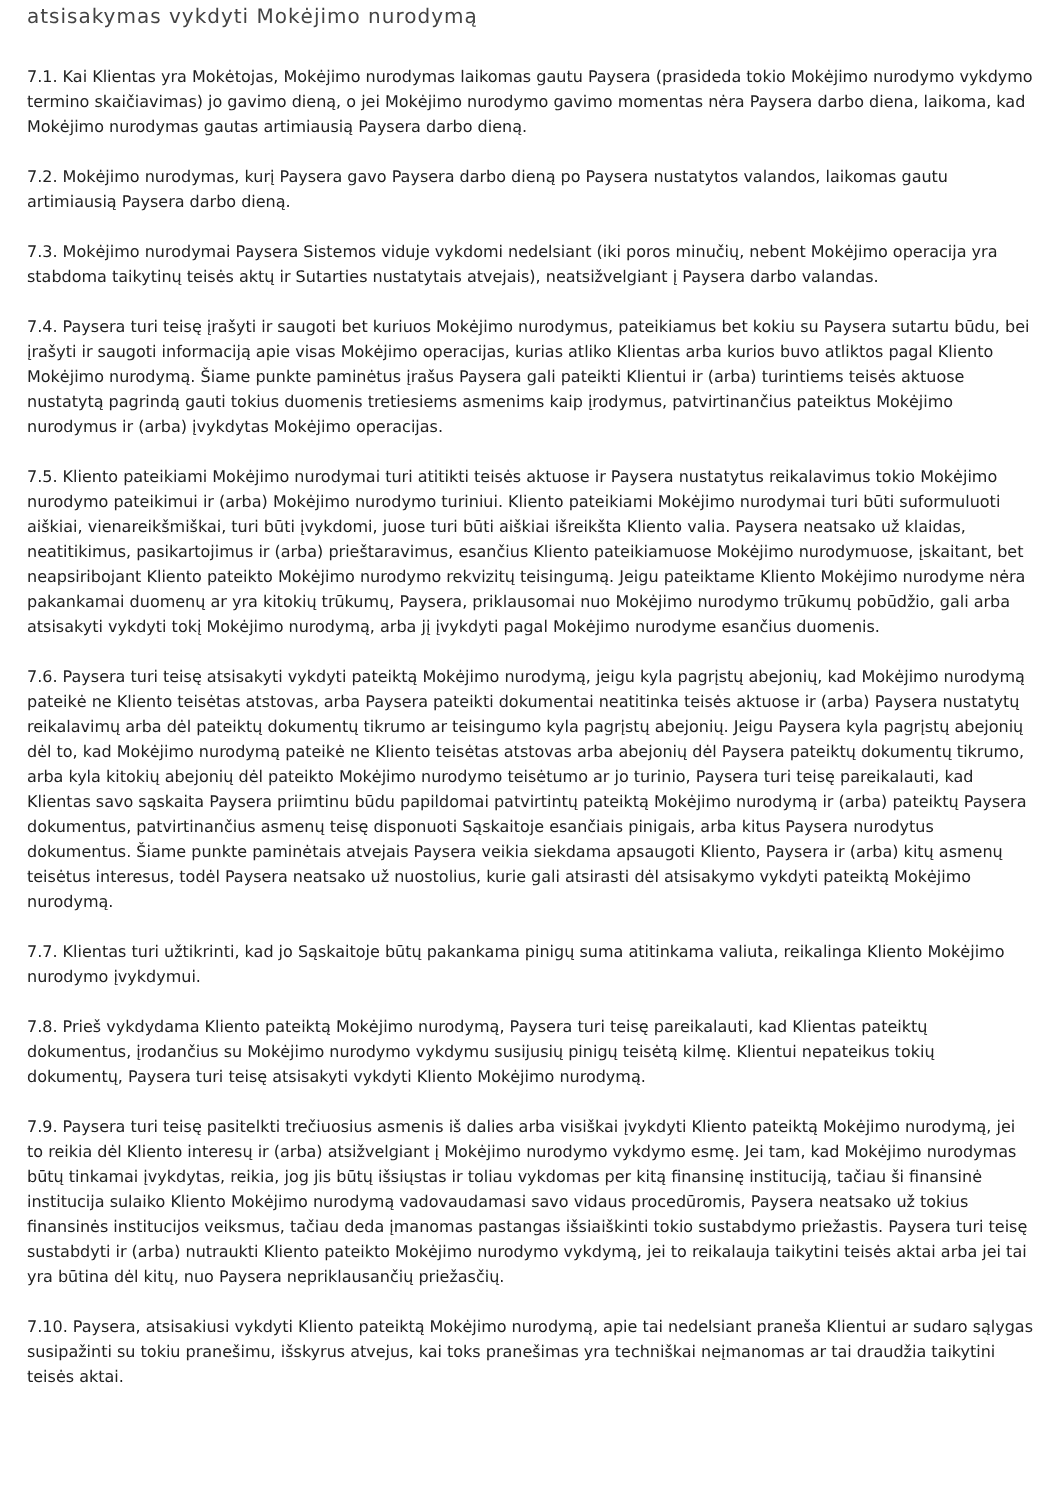atsisakymas vykdyti Mokėjimo nurodymą
7.1. Kai Klientas yra Mokėtojas, Mokėjimo nurodymas laikomas gautu Paysera (prasideda tokio Mokėjimo nurodymo vykdymo termino skaičiavimas) jo gavimo dieną, o jei Mokėjimo nurodymo gavimo momentas nėra Paysera darbo diena, laikoma, kad Mokėjimo nurodymas gautas artimiausią Paysera darbo dieną.
7.2. Mokėjimo nurodymas, kurį Paysera gavo Paysera darbo dieną po Paysera nustatytos valandos, laikomas gautu artimiausią Paysera darbo dieną.
7.3. Mokėjimo nurodymai Paysera Sistemos viduje vykdomi nedelsiant (iki poros minučių, nebent Mokėjimo operacija yra stabdoma taikytinų teisės aktų ir Sutarties nustatytais atvejais), neatsižvelgiant į Paysera darbo valandas.
7.4. Paysera turi teisę įrašyti ir saugoti bet kuriuos Mokėjimo nurodymus, pateikiamus bet kokiu su Paysera sutartu būdu, bei įrašyti ir saugoti informaciją apie visas Mokėjimo operacijas, kurias atliko Klientas arba kurios buvo atliktos pagal Kliento Mokėjimo nurodymą. Šiame punkte paminėtus įrašus Paysera gali pateikti Klientui ir (arba) turintiems teisės aktuose nustatytą pagrindą gauti tokius duomenis tretiesiems asmenims kaip įrodymus, patvirtinančius pateiktus Mokėjimo nurodymus ir (arba) įvykdytas Mokėjimo operacijas.
7.5. Kliento pateikiami Mokėjimo nurodymai turi atitikti teisės aktuose ir Paysera nustatytus reikalavimus tokio Mokėjimo nurodymo pateikimui ir (arba) Mokėjimo nurodymo turiniui. Kliento pateikiami Mokėjimo nurodymai turi būti suformuluoti aiškiai, vienareikšmiškai, turi būti įvykdomi, juose turi būti aiškiai išreikšta Kliento valia. Paysera neatsako už klaidas, neatitikimus, pasikartojimus ir (arba) prieštaravimus, esančius Kliento pateikiamuose Mokėjimo nurodymuose, įskaitant, bet neapsiribojant Kliento pateikto Mokėjimo nurodymo rekvizitų teisingumą. Jeigu pateiktame Kliento Mokėjimo nurodyme nėra pakankamai duomenų ar yra kitokių trūkumų, Paysera, priklausomai nuo Mokėjimo nurodymo trūkumų pobūdžio, gali arba atsisakyti vykdyti tokį Mokėjimo nurodymą, arba jį įvykdyti pagal Mokėjimo nurodyme esančius duomenis.
7.6. Paysera turi teisę atsisakyti vykdyti pateiktą Mokėjimo nurodymą, jeigu kyla pagrįstų abejonių, kad Mokėjimo nurodymą pateikė ne Kliento teisėtas atstovas, arba Paysera pateikti dokumentai neatitinka teisės aktuose ir (arba) Paysera nustatytų reikalavimų arba dėl pateiktų dokumentų tikrumo ar teisingumo kyla pagrįstų abejonių. Jeigu Paysera kyla pagrįstų abejonių dėl to, kad Mokėjimo nurodymą pateikė ne Kliento teisėtas atstovas arba abejonių dėl Paysera pateiktų dokumentų tikrumo, arba kyla kitokių abejonių dėl pateikto Mokėjimo nurodymo teisėtumo ar jo turinio, Paysera turi teisę pareikalauti, kad Klientas savo sąskaita Paysera priimtinu būdu papildomai patvirtintų pateiktą Mokėjimo nurodymą ir (arba) pateiktų Paysera dokumentus, patvirtinančius asmenų teisę disponuoti Sąskaitoje esančiais pinigais, arba kitus Paysera nurodytus dokumentus. Šiame punkte paminėtais atvejais Paysera veikia siekdama apsaugoti Kliento, Paysera ir (arba) kitų asmenų teisėtus interesus, todėl Paysera neatsako už nuostolius, kurie gali atsirasti dėl atsisakymo vykdyti pateiktą Mokėjimo nurodymą.
7.7. Klientas turi užtikrinti, kad jo Sąskaitoje būtų pakankama pinigų suma atitinkama valiuta, reikalinga Kliento Mokėjimo nurodymo įvykdymui.
7.8. Prieš vykdydama Kliento pateiktą Mokėjimo nurodymą, Paysera turi teisę pareikalauti, kad Klientas pateiktų dokumentus, įrodančius su Mokėjimo nurodymo vykdymu susijusių pinigų teisėtą kilmę. Klientui nepateikus tokių dokumentų, Paysera turi teisę atsisakyti vykdyti Kliento Mokėjimo nurodymą.
7.9. Paysera turi teisę pasitelkti trečiuosius asmenis iš dalies arba visiškai įvykdyti Kliento pateiktą Mokėjimo nurodymą, jei to reikia dėl Kliento interesų ir (arba) atsižvelgiant į Mokėjimo nurodymo vykdymo esmę. Jei tam, kad Mokėjimo nurodymas būtų tinkamai įvykdytas, reikia, jog jis būtų išsiųstas ir toliau vykdomas per kitą finansinę instituciją, tačiau ši finansinė institucija sulaiko Kliento Mokėjimo nurodymą vadovaudamasi savo vidaus procedūromis, Paysera neatsako už tokius finansinės institucijos veiksmus, tačiau deda įmanomas pastangas išsiaiškinti tokio sustabdymo priežastis. Paysera turi teisę sustabdyti ir (arba) nutraukti Kliento pateikto Mokėjimo nurodymo vykdymą, jei to reikalauja taikytini teisės aktai arba jei tai yra būtina dėl kitų, nuo Paysera nepriklausančių priežasčių.
7.10. Paysera, atsisakiusi vykdyti Kliento pateiktą Mokėjimo nurodymą, apie tai nedelsiant praneša Klientui ar sudaro sąlygas susipažinti su tokiu pranešimu, išskyrus atvejus, kai toks pranešimas yra techniškai neįmanomas ar tai draudžia taikytini teisės aktai.